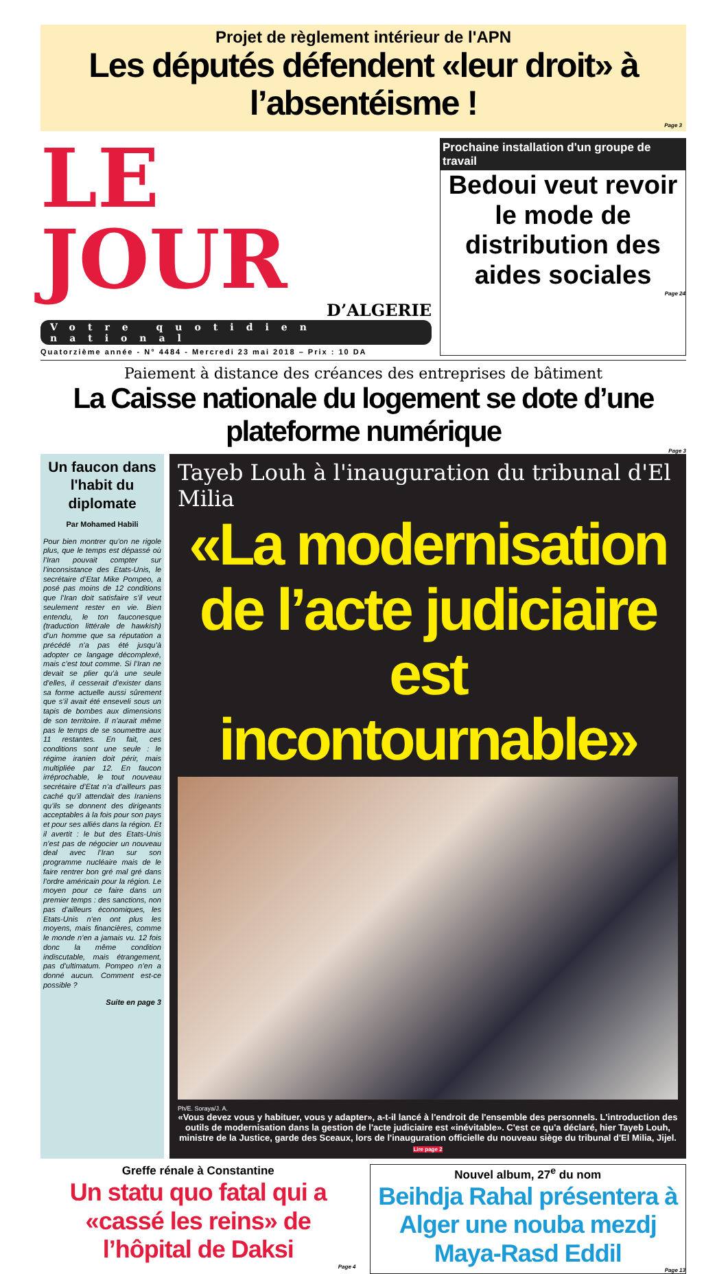Projet de règlement intérieur de l'APN
Les députés défendent «leur droit» à l’absentéisme !
Page 3
LE JOUR
D’ALGERIE
Votre quotidien national
Quatorzième année - N° 4484 - Mercredi 23 mai 2018 – Prix : 10 DA
Prochaine installation d'un groupe de travail
Bedoui veut revoir le mode de distribution des aides sociales
Page 24
Paiement à distance des créances des entreprises de bâtiment
La Caisse nationale du logement se dote d’une plateforme numérique
Page 3
Un faucon dans l'habit du diplomate
Par Mohamed Habili
Pour bien montrer qu’on ne rigole plus, que le temps est dépassé où l’Iran pouvait compter sur l’inconsistance des Etats-Unis, le secrétaire d’Etat Mike Pompeo, a posé pas moins de 12 conditions que l’Iran doit satisfaire s’il veut seulement rester en vie. Bien entendu, le ton fauconesque (traduction littérale de hawkish) d’un homme que sa réputation a précédé n’a pas été jusqu’à adopter ce langage décomplexé, mais c’est tout comme. Si l’Iran ne devait se plier qu’à une seule d’elles, il cesserait d’exister dans sa forme actuelle aussi sûrement que s’il avait été enseveli sous un tapis de bombes aux dimensions de son territoire. Il n’aurait même pas le temps de se soumettre aux 11 restantes. En fait, ces conditions sont une seule : le régime iranien doit périr, mais multipliée par 12. En faucon irréprochable, le tout nouveau secrétaire d’Etat n’a d’ailleurs pas caché qu’il attendait des Iraniens qu’ils se donnent des dirigeants acceptables à la fois pour son pays et pour ses alliés dans la région. Et il avertit : le but des Etats-Unis n’est pas de négocier un nouveau deal avec l’Iran sur son programme nucléaire mais de le faire rentrer bon gré mal gré dans l’ordre américain pour la région. Le moyen pour ce faire dans un premier temps : des sanctions, non pas d’ailleurs économiques, les Etats-Unis n’en ont plus les moyens, mais financières, comme le monde n’en a jamais vu. 12 fois donc la même condition indiscutable, mais étrangement, pas d’ultimatum. Pompeo n’en a donné aucun. Comment est-ce possible ?
Suite en page 3
Tayeb Louh à l'inauguration du tribunal d'El Milia
«La modernisation de l’acte judiciaire est incontournable»
Ph/E. Soraya/J. A.
«Vous devez vous y habituer, vous y adapter», a-t-il lancé à l'endroit de l'ensemble des personnels. L'introduction des outils de modernisation dans la gestion de l'acte judiciaire est «inévitable». C'est ce qu'a déclaré, hier Tayeb Louh, ministre de la Justice, garde des Sceaux, lors de l'inauguration officielle du nouveau siège du tribunal d'El Milia, Jijel. Lire page 2
Greffe rénale à Constantine
Un statu quo fatal qui a «cassé les reins» de l’hôpital de Daksi
Page 4
Nouvel album, 27<sup>e</sup> du nom
Beihdja Rahal présentera à Alger une nouba mezdj Maya-Rasd Eddil
Page 13